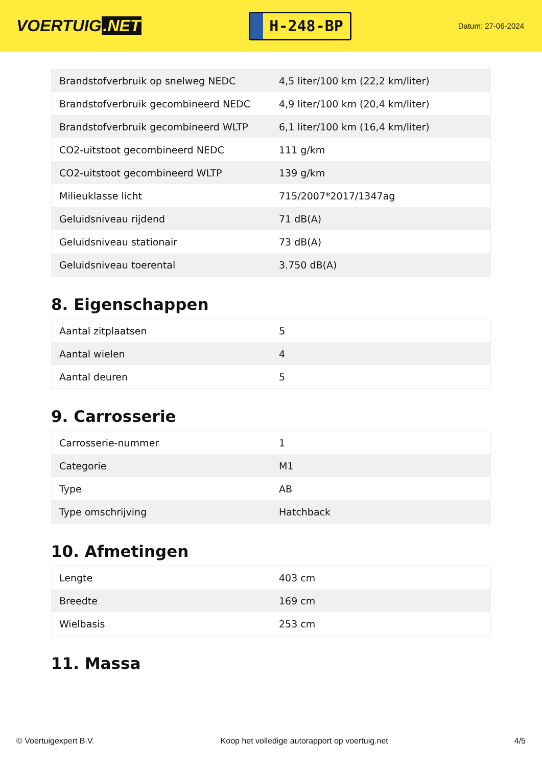VOERTUIG.NET
H-248-BP
Datum: 27-06-2024
| Brandstofverbruik op snelweg NEDC | 4,5 liter/100 km (22,2 km/liter) |
| Brandstofverbruik gecombineerd NEDC | 4,9 liter/100 km (20,4 km/liter) |
| Brandstofverbruik gecombineerd WLTP | 6,1 liter/100 km (16,4 km/liter) |
| CO2-uitstoot gecombineerd NEDC | 111 g/km |
| CO2-uitstoot gecombineerd WLTP | 139 g/km |
| Milieuklasse licht | 715/2007*2017/1347ag |
| Geluidsniveau rijdend | 71 dB(A) |
| Geluidsniveau stationair | 73 dB(A) |
| Geluidsniveau toerental | 3.750 dB(A) |
8. Eigenschappen
| Aantal zitplaatsen | 5 |
| Aantal wielen | 4 |
| Aantal deuren | 5 |
9. Carrosserie
| Carrosserie-nummer | 1 |
| Categorie | M1 |
| Type | AB |
| Type omschrijving | Hatchback |
10. Afmetingen
| Lengte | 403 cm |
| Breedte | 169 cm |
| Wielbasis | 253 cm |
11. Massa
© Voertuigexpert B.V. Koop het volledige autorapport op voertuig.net 4/5